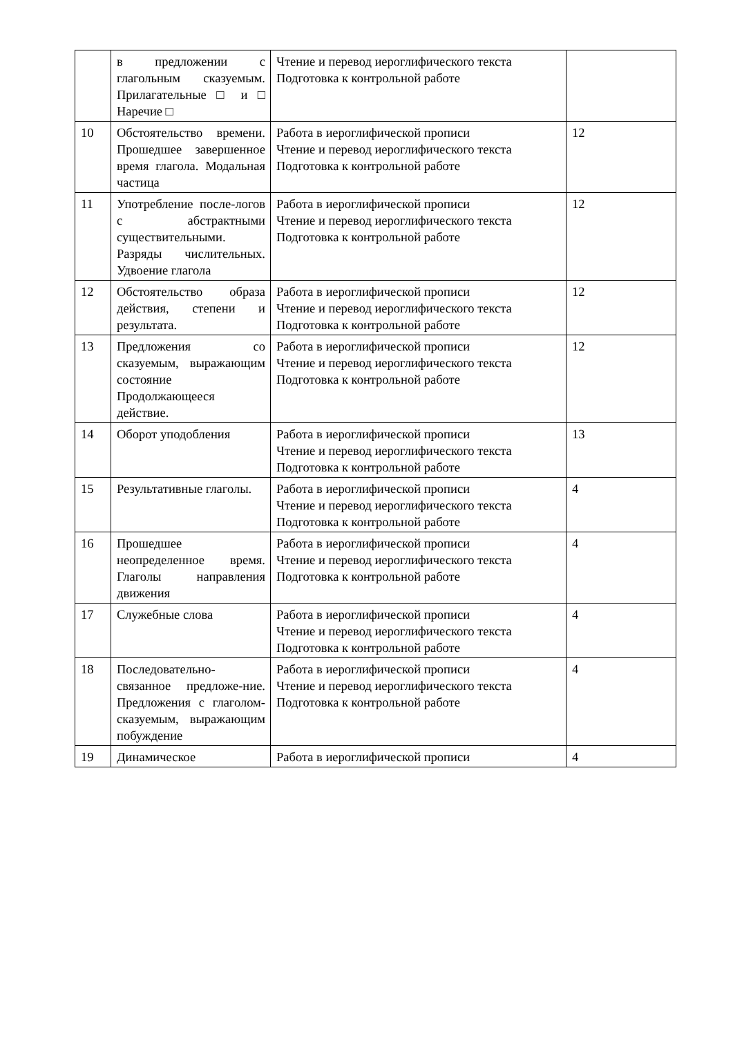| | в предложении с глагольным сказуемым. Прилагательные □ и □ Наречие □ | Чтение и перевод иероглифического текста Подготовка к контрольной работе | |
| 10 | Обстоятельство времени. Прошедшее завершенное время глагола. Модальная частица | Работа в иероглифической прописи Чтение и перевод иероглифического текста Подготовка к контрольной работе | 12 |
| 11 | Употребление после-логов с абстрактными существительными. Разряды числительных. Удвоение глагола | Работа в иероглифической прописи Чтение и перевод иероглифического текста Подготовка к контрольной работе | 12 |
| 12 | Обстоятельство образа действия, степени и результата. | Работа в иероглифической прописи Чтение и перевод иероглифического текста Подготовка к контрольной работе | 12 |
| 13 | Предложения со сказуемым, выражающим состояние Продолжающееся действие. | Работа в иероглифической прописи Чтение и перевод иероглифического текста Подготовка к контрольной работе | 12 |
| 14 | Оборот уподобления | Работа в иероглифической прописи Чтение и перевод иероглифического текста Подготовка к контрольной работе | 13 |
| 15 | Результативные глаголы. | Работа в иероглифической прописи Чтение и перевод иероглифического текста Подготовка к контрольной работе | 4 |
| 16 | Прошедшее неопределенное время. Глаголы направления движения | Работа в иероглифической прописи Чтение и перевод иероглифического текста Подготовка к контрольной работе | 4 |
| 17 | Служебные слова | Работа в иероглифической прописи Чтение и перевод иероглифического текста Подготовка к контрольной работе | 4 |
| 18 | Последовательно-связанное предложе-ние. Предложения с глаголом- сказуемым, выражающим побуждение | Работа в иероглифической прописи Чтение и перевод иероглифического текста Подготовка к контрольной работе | 4 |
| 19 | Динамическое | Работа в иероглифической прописи | 4 |